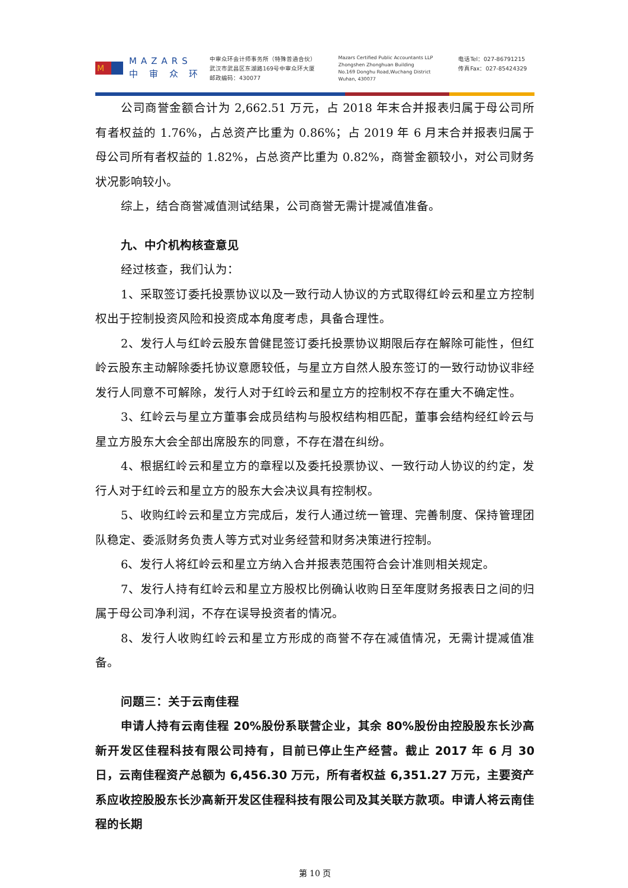M
MAZARS
中 审 众 环
中审众环会计师事务所（特殊普通合伙）
武汉市武昌区东湖路169号中审众环大厦
邮政编码：430077
Mazars Certified Public Accountants LLP
Zhongshen Zhonghuan Building
No.169 Donghu Road,Wuchang District
Wuhan, 430077
电话Tel：027-86791215
传真Fax：027-85424329
公司商誉金额合计为 2,662.51 万元，占 2018 年末合并报表归属于母公司所有者权益的 1.76%，占总资产比重为 0.86%；占 2019 年 6 月末合并报表归属于母公司所有者权益的 1.82%，占总资产比重为 0.82%，商誉金额较小，对公司财务状况影响较小。
综上，结合商誉减值测试结果，公司商誉无需计提减值准备。
九、中介机构核查意见
经过核查，我们认为：
1、采取签订委托投票协议以及一致行动人协议的方式取得红岭云和星立方控制权出于控制投资风险和投资成本角度考虑，具备合理性。
2、发行人与红岭云股东曾健昆签订委托投票协议期限后存在解除可能性，但红岭云股东主动解除委托协议意愿较低，与星立方自然人股东签订的一致行动协议非经发行人同意不可解除，发行人对于红岭云和星立方的控制权不存在重大不确定性。
3、红岭云与星立方董事会成员结构与股权结构相匹配，董事会结构经红岭云与星立方股东大会全部出席股东的同意，不存在潜在纠纷。
4、根据红岭云和星立方的章程以及委托投票协议、一致行动人协议的约定，发行人对于红岭云和星立方的股东大会决议具有控制权。
5、收购红岭云和星立方完成后，发行人通过统一管理、完善制度、保持管理团队稳定、委派财务负责人等方式对业务经营和财务决策进行控制。
6、发行人将红岭云和星立方纳入合并报表范围符合会计准则相关规定。
7、发行人持有红岭云和星立方股权比例确认收购日至年度财务报表日之间的归属于母公司净利润，不存在误导投资者的情况。
8、发行人收购红岭云和星立方形成的商誉不存在减值情况，无需计提减值准备。
问题三：关于云南佳程
申请人持有云南佳程 20%股份系联营企业，其余 80%股份由控股股东长沙高新开发区佳程科技有限公司持有，目前已停止生产经营。截止 2017 年 6 月 30 日，云南佳程资产总额为 6,456.30 万元，所有者权益 6,351.27 万元，主要资产系应收控股股东长沙高新开发区佳程科技有限公司及其关联方款项。申请人将云南佳程的长期
第 10 页